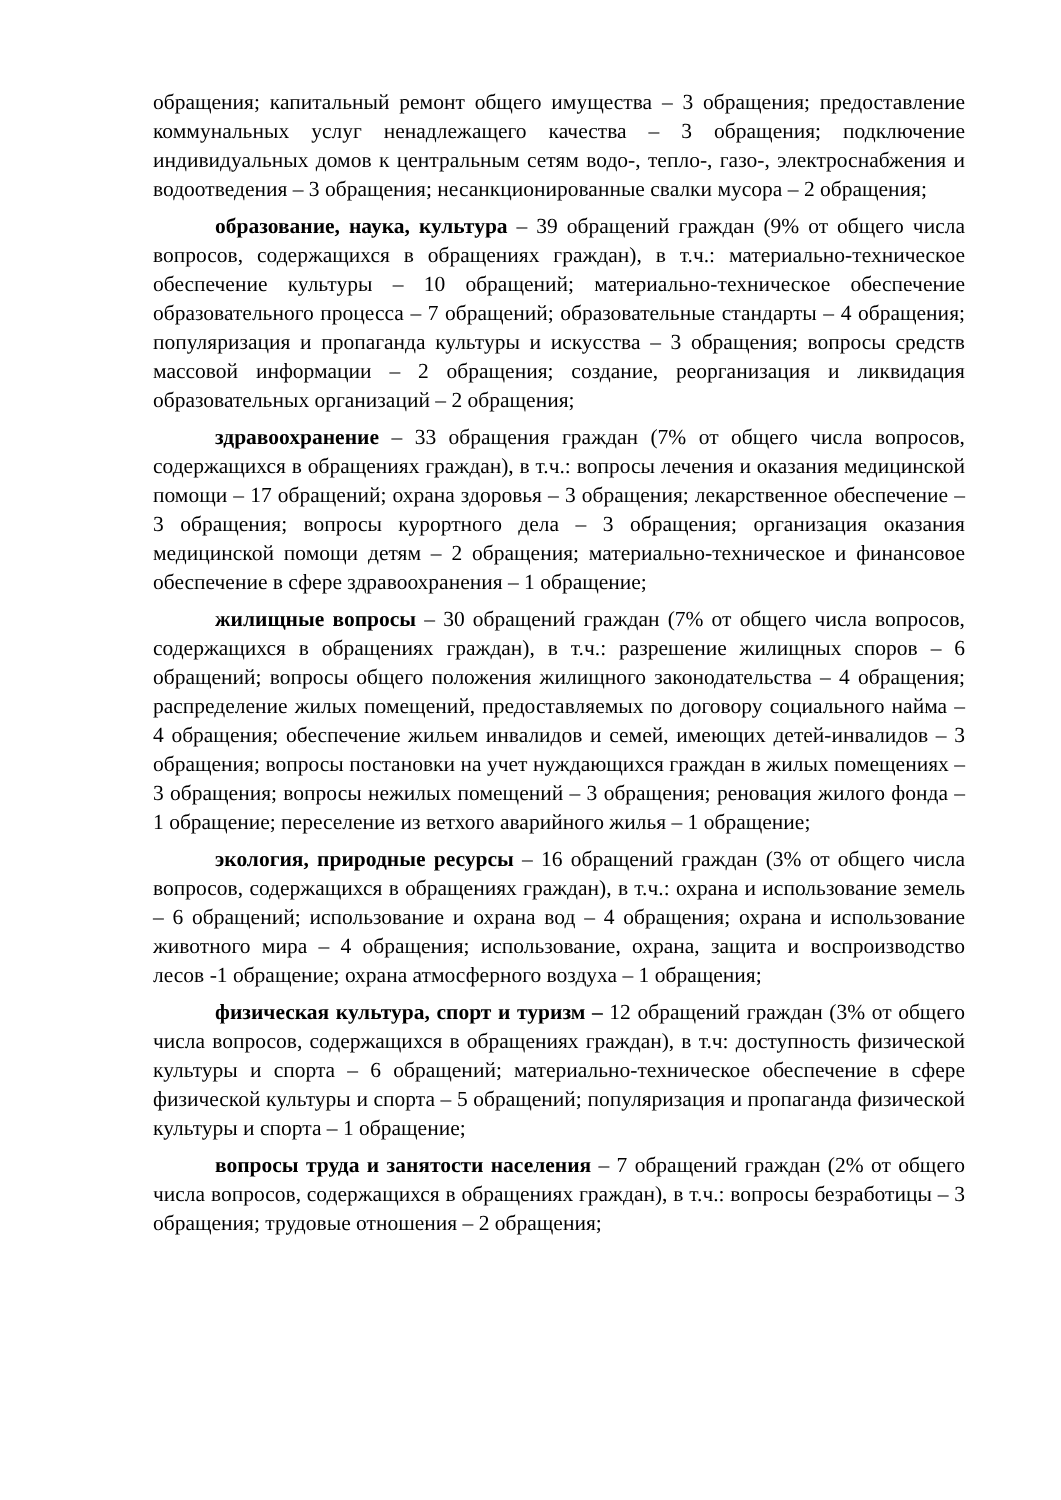обращения; капитальный ремонт общего имущества – 3 обращения; предоставление коммунальных услуг ненадлежащего качества – 3 обращения; подключение индивидуальных домов к центральным сетям водо-, тепло-, газо-, электроснабжения и водоотведения – 3 обращения; несанкционированные свалки мусора – 2 обращения;
образование, наука, культура – 39 обращений граждан (9% от общего числа вопросов, содержащихся в обращениях граждан), в т.ч.: материально-техническое обеспечение культуры – 10 обращений; материально-техническое обеспечение образовательного процесса – 7 обращений; образовательные стандарты – 4 обращения; популяризация и пропаганда культуры и искусства – 3 обращения; вопросы средств массовой информации – 2 обращения; создание, реорганизация и ликвидация образовательных организаций – 2 обращения;
здравоохранение – 33 обращения граждан (7% от общего числа вопросов, содержащихся в обращениях граждан), в т.ч.: вопросы лечения и оказания медицинской помощи – 17 обращений; охрана здоровья – 3 обращения; лекарственное обеспечение – 3 обращения; вопросы курортного дела – 3 обращения; организация оказания медицинской помощи детям – 2 обращения; материально-техническое и финансовое обеспечение в сфере здравоохранения – 1 обращение;
жилищные вопросы – 30 обращений граждан (7% от общего числа вопросов, содержащихся в обращениях граждан), в т.ч.: разрешение жилищных споров – 6 обращений; вопросы общего положения жилищного законодательства – 4 обращения; распределение жилых помещений, предоставляемых по договору социального найма – 4 обращения; обеспечение жильем инвалидов и семей, имеющих детей-инвалидов – 3 обращения; вопросы постановки на учет нуждающихся граждан в жилых помещениях – 3 обращения; вопросы нежилых помещений – 3 обращения; реновация жилого фонда – 1 обращение; переселение из ветхого аварийного жилья – 1 обращение;
экология, природные ресурсы – 16 обращений граждан (3% от общего числа вопросов, содержащихся в обращениях граждан), в т.ч.: охрана и использование земель – 6 обращений; использование и охрана вод – 4 обращения; охрана и использование животного мира – 4 обращения; использование, охрана, защита и воспроизводство лесов -1 обращение; охрана атмосферного воздуха – 1 обращения;
физическая культура, спорт и туризм – 12 обращений граждан (3% от общего числа вопросов, содержащихся в обращениях граждан), в т.ч: доступность физической культуры и спорта – 6 обращений; материально-техническое обеспечение в сфере физической культуры и спорта – 5 обращений; популяризация и пропаганда физической культуры и спорта – 1 обращение;
вопросы труда и занятости населения – 7 обращений граждан (2% от общего числа вопросов, содержащихся в обращениях граждан), в т.ч.: вопросы безработицы – 3 обращения; трудовые отношения – 2 обращения;